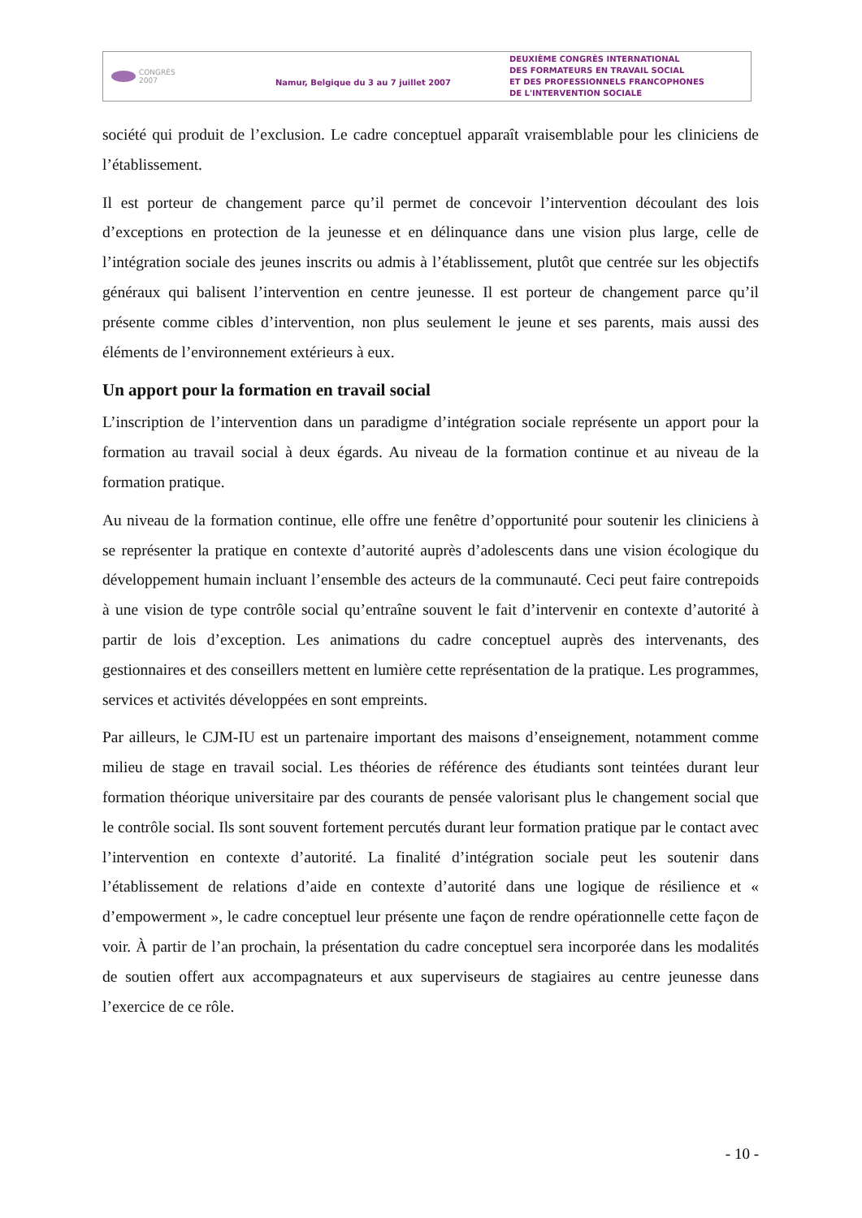CONGRÈS
2007
Namur, Belgique du 3 au 7 juillet 2007
DEUXIÈME CONGRÈS INTERNATIONAL
DES FORMATEURS EN TRAVAIL SOCIAL
ET DES PROFESSIONNELS FRANCOPHONES
DE L'INTERVENTION SOCIALE
société qui produit de l’exclusion. Le cadre conceptuel apparaît vraisemblable pour les cliniciens de l’établissement.
Il est porteur de changement parce qu’il permet de concevoir l’intervention découlant des lois d’exceptions en protection de la jeunesse et en délinquance dans une vision plus large, celle de l’intégration sociale des jeunes inscrits ou admis à l’établissement, plutôt que centrée sur les objectifs généraux qui balisent l’intervention en centre jeunesse. Il est porteur de changement parce qu’il présente comme cibles d’intervention, non plus seulement le jeune et ses parents, mais aussi des éléments de l’environnement extérieurs à eux.
Un apport pour la formation en travail social
L’inscription de l’intervention dans un paradigme d’intégration sociale représente un apport pour la formation au travail social à deux égards. Au niveau de la formation continue et au niveau de la formation pratique.
Au niveau de la formation continue, elle offre une fenêtre d’opportunité pour soutenir les cliniciens à se représenter la pratique en contexte d’autorité auprès d’adolescents dans une vision écologique du développement humain incluant l’ensemble des acteurs de la communauté. Ceci peut faire contrepoids à une vision de type contrôle social qu’entraîne souvent le fait d’intervenir en contexte d’autorité à partir de lois d’exception. Les animations du cadre conceptuel auprès des intervenants, des gestionnaires et des conseillers mettent en lumière cette représentation de la pratique. Les programmes, services et activités développées en sont empreints.
Par ailleurs, le CJM-IU est un partenaire important des maisons d’enseignement, notamment comme milieu de stage en travail social. Les théories de référence des étudiants sont teintées durant leur formation théorique universitaire par des courants de pensée valorisant plus le changement social que le contrôle social. Ils sont souvent fortement percutés durant leur formation pratique par le contact avec l’intervention en contexte d’autorité. La finalité d’intégration sociale peut les soutenir dans l’établissement de relations d’aide en contexte d’autorité dans une logique de résilience et « d’empowerment », le cadre conceptuel leur présente une façon de rendre opérationnelle cette façon de voir. À partir de l’an prochain, la présentation du cadre conceptuel sera incorporée dans les modalités de soutien offert aux accompagnateurs et aux superviseurs de stagiaires au centre jeunesse dans l’exercice de ce rôle.
- 10 -